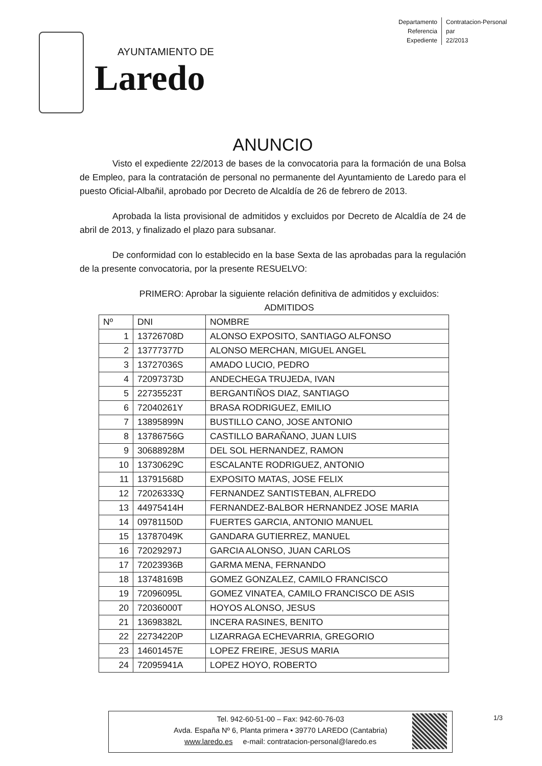Departamento
Referencia
Expediente
Contratacion-Personal
par
22/2013
AYUNTAMIENTO DE
Laredo
ANUNCIO
Visto el expediente 22/2013 de bases de la convocatoria para la formación de una Bolsa de Empleo, para la contratación de personal no permanente del Ayuntamiento de Laredo para el puesto Oficial-Albañil, aprobado por Decreto de Alcaldía de 26 de febrero de 2013.
Aprobada la lista provisional de admitidos y excluidos por Decreto de Alcaldía de 24 de abril de 2013, y finalizado el plazo para subsanar.
De conformidad con lo establecido en la base Sexta de las aprobadas para la regulación de la presente convocatoria, por la presente RESUELVO:
PRIMERO: Aprobar la siguiente relación definitiva de admitidos y excluidos:
ADMITIDOS
| Nº | DNI | NOMBRE |
| --- | --- | --- |
| 1 | 13726708D | ALONSO EXPOSITO, SANTIAGO ALFONSO |
| 2 | 13777377D | ALONSO MERCHAN, MIGUEL ANGEL |
| 3 | 13727036S | AMADO LUCIO, PEDRO |
| 4 | 72097373D | ANDECHEGA TRUJEDA, IVAN |
| 5 | 22735523T | BERGANTIÑOS DIAZ, SANTIAGO |
| 6 | 72040261Y | BRASA RODRIGUEZ, EMILIO |
| 7 | 13895899N | BUSTILLO CANO, JOSE ANTONIO |
| 8 | 13786756G | CASTILLO BARAÑANO, JUAN LUIS |
| 9 | 30688928M | DEL SOL HERNANDEZ, RAMON |
| 10 | 13730629C | ESCALANTE RODRIGUEZ, ANTONIO |
| 11 | 13791568D | EXPOSITO MATAS, JOSE FELIX |
| 12 | 72026333Q | FERNANDEZ SANTISTEBAN, ALFREDO |
| 13 | 44975414H | FERNANDEZ-BALBOR HERNANDEZ JOSE MARIA |
| 14 | 09781150D | FUERTES GARCIA, ANTONIO MANUEL |
| 15 | 13787049K | GANDARA GUTIERREZ, MANUEL |
| 16 | 72029297J | GARCIA ALONSO, JUAN CARLOS |
| 17 | 72023936B | GARMA MENA, FERNANDO |
| 18 | 13748169B | GOMEZ GONZALEZ, CAMILO FRANCISCO |
| 19 | 72096095L | GOMEZ VINATEA, CAMILO FRANCISCO DE ASIS |
| 20 | 72036000T | HOYOS ALONSO, JESUS |
| 21 | 13698382L | INCERA RASINES, BENITO |
| 22 | 22734220P | LIZARRAGA ECHEVARRIA, GREGORIO |
| 23 | 14601457E | LOPEZ FREIRE, JESUS MARIA |
| 24 | 72095941A | LOPEZ HOYO, ROBERTO |
Tel. 942-60-51-00 – Fax: 942-60-76-03
Avda. España Nº 6, Planta primera • 39770 LAREDO (Cantabria)
www.laredo.es e-mail: contratacion-personal@laredo.es
1/3